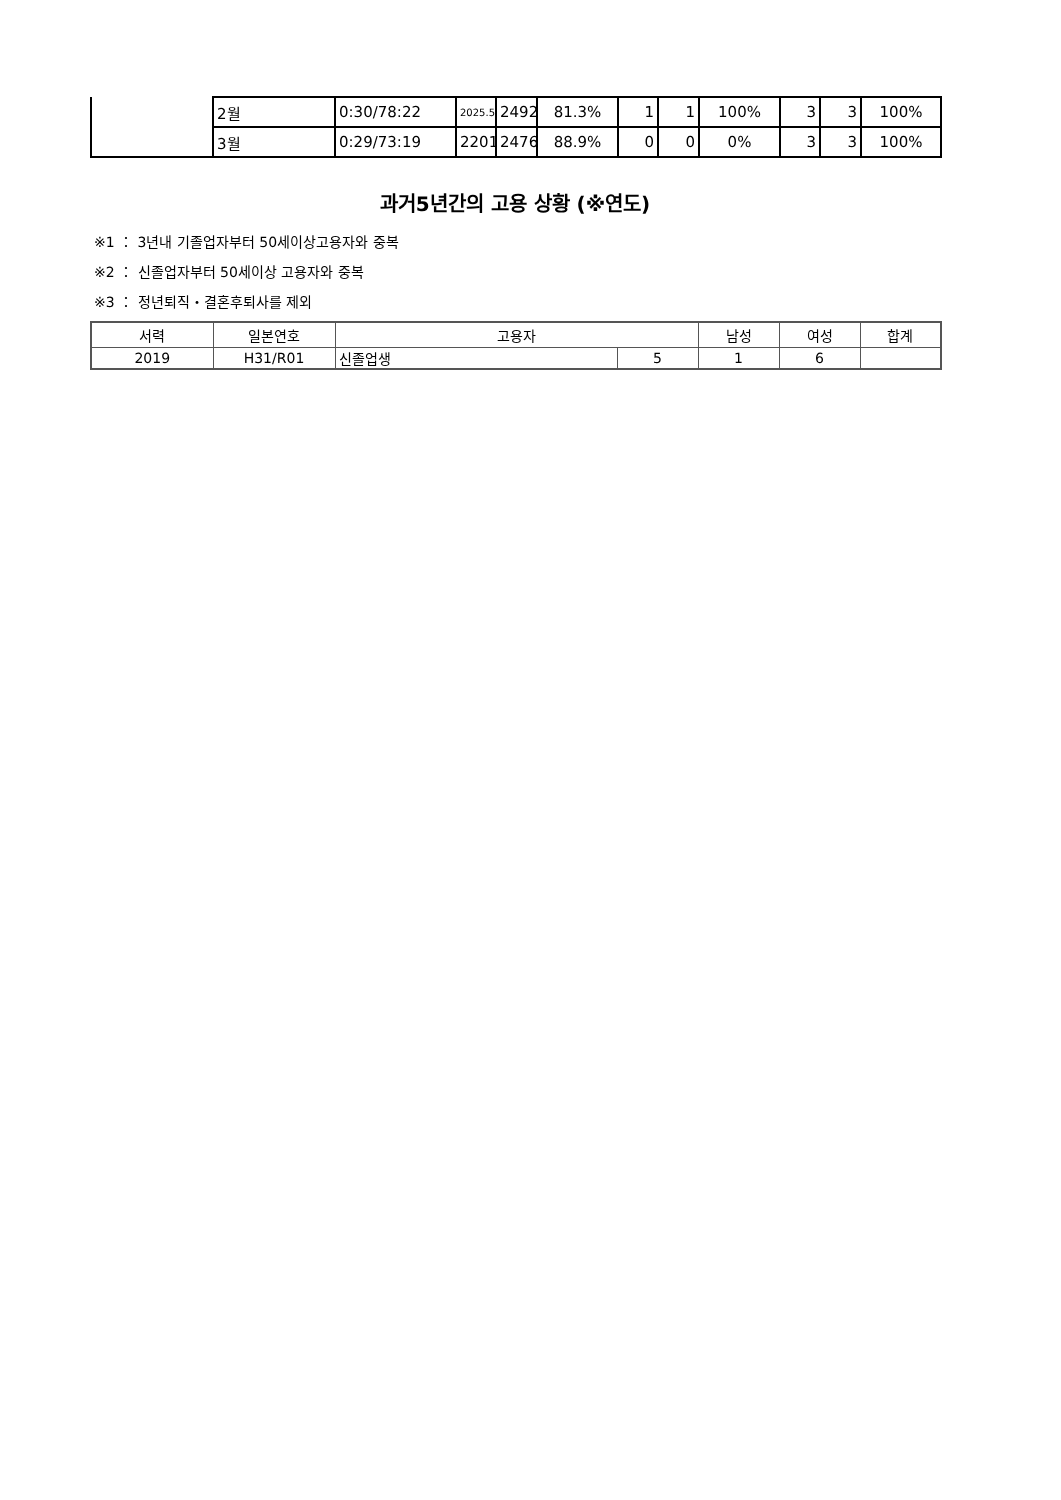| | 2월 | 0:30/78:22 | 2025.5 | 2492 | 81.3% | 1 | 1 | 100% | 3 | 3 | 100% |
| | 3월 | 0:29/73:19 | 2201 | 2476 | 88.9% | 0 | 0 | 0% | 3 | 3 | 100% |
과거5년간의 고용 상황 (※연도)
※1 ： 3년내 기졸업자부터 50세이상고용자와 중복
※2 ： 신졸업자부터 50세이상 고용자와 중복
※3 ： 정년퇴직・결혼후퇴사를 제외
| 서력 | 일본연호 | 고용자 | | 남성 | 여성 | 합계 |
| --- | --- | --- | --- | --- | --- | --- |
| 2019 | H31/R01 | 신졸업생 | 5 | 1 | 6 | |